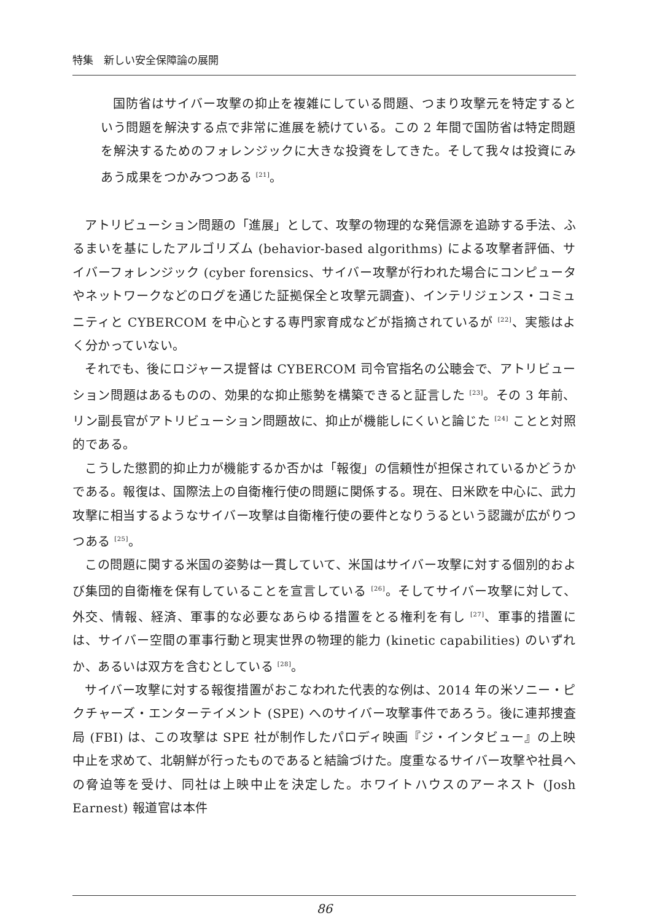特集　新しい安全保障論の展開
国防省はサイバー攻撃の抑止を複雑にしている問題、つまり攻撃元を特定するという問題を解決する点で非常に進展を続けている。この 2 年間で国防省は特定問題を解決するためのフォレンジックに大きな投資をしてきた。そして我々は投資にみあう成果をつかみつつある <sup>[21]</sup>。
アトリビューション問題の「進展」として、攻撃の物理的な発信源を追跡する手法、ふるまいを基にしたアルゴリズム (behavior-based algorithms) による攻撃者評価、サイバーフォレンジック (cyber forensics、サイバー攻撃が行われた場合にコンピュータやネットワークなどのログを通じた証拠保全と攻撃元調査)、インテリジェンス・コミュニティと CYBERCOM を中心とする専門家育成などが指摘されているが <sup>[22]</sup>、実態はよく分かっていない。
それでも、後にロジャース提督は CYBERCOM 司令官指名の公聴会で、アトリビューション問題はあるものの、効果的な抑止態勢を構築できると証言した <sup>[23]</sup>。その 3 年前、リン副長官がアトリビューション問題故に、抑止が機能しにくいと論じた <sup>[24]</sup> ことと対照的である。
こうした懲罰的抑止力が機能するか否かは「報復」の信頼性が担保されているかどうかである。報復は、国際法上の自衛権行使の問題に関係する。現在、日米欧を中心に、武力攻撃に相当するようなサイバー攻撃は自衛権行使の要件となりうるという認識が広がりつつある <sup>[25]</sup>。
この問題に関する米国の姿勢は一貫していて、米国はサイバー攻撃に対する個別的および集団的自衛権を保有していることを宣言している <sup>[26]</sup>。そしてサイバー攻撃に対して、外交、情報、経済、軍事的な必要なあらゆる措置をとる権利を有し <sup>[27]</sup>、軍事的措置には、サイバー空間の軍事行動と現実世界の物理的能力 (kinetic capabilities) のいずれか、あるいは双方を含むとしている <sup>[28]</sup>。
サイバー攻撃に対する報復措置がおこなわれた代表的な例は、2014 年の米ソニー・ピクチャーズ・エンターテイメント (SPE) へのサイバー攻撃事件であろう。後に連邦捜査局 (FBI) は、この攻撃は SPE 社が制作したパロディ映画『ジ・インタビュー』の上映中止を求めて、北朝鮮が行ったものであると結論づけた。度重なるサイバー攻撃や社員への脅迫等を受け、同社は上映中止を決定した。ホワイトハウスのアーネスト (Josh Earnest) 報道官は本件
86